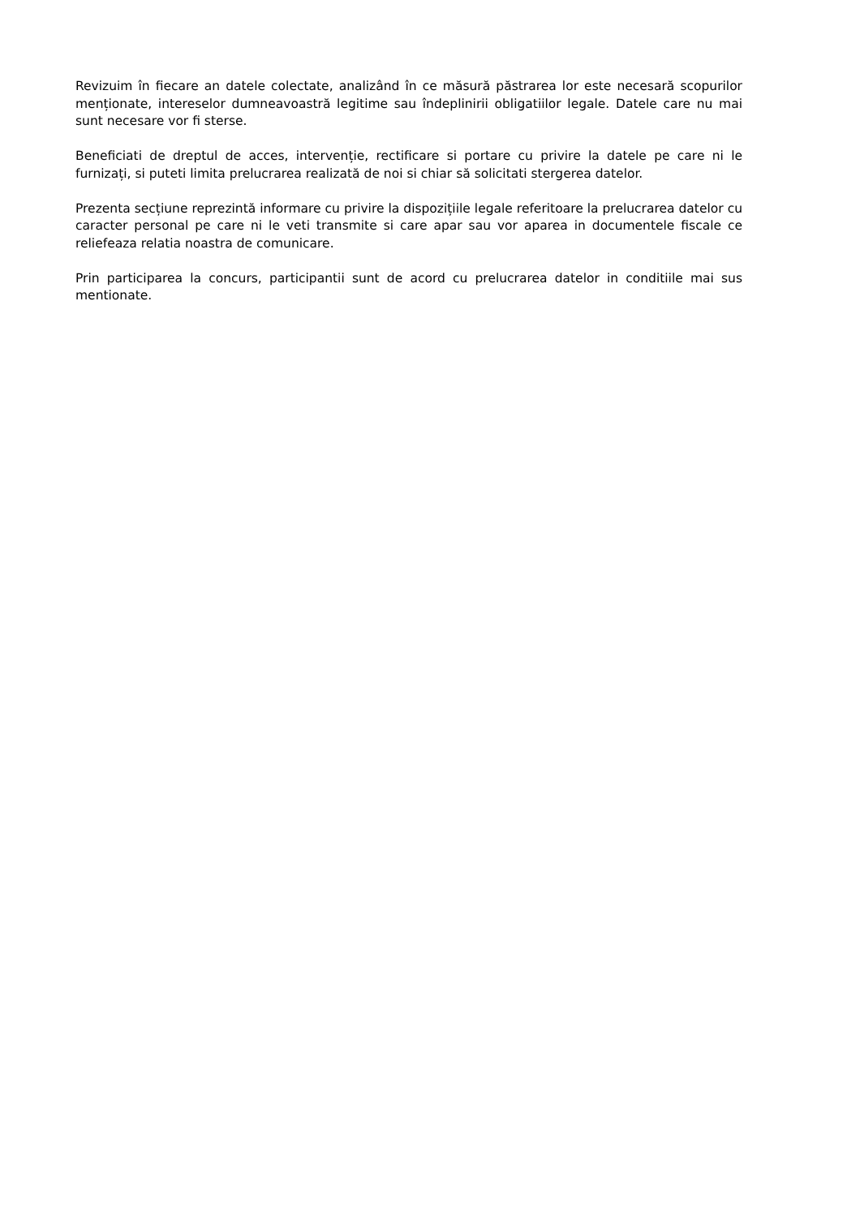Revizuim în fiecare an datele colectate, analizând în ce măsură păstrarea lor este necesară scopurilor menționate, intereselor dumneavoastră legitime sau îndeplinirii obligatiilor legale. Datele care nu mai sunt necesare vor fi sterse.
Beneficiati de dreptul de acces, intervenție, rectificare si portare cu privire la datele pe care ni le furnizați, si puteti limita prelucrarea realizată de noi si chiar să solicitati stergerea datelor.
Prezenta secțiune reprezintă informare cu privire la dispozițiile legale referitoare la prelucrarea datelor cu caracter personal pe care ni le veti transmite si care apar sau vor aparea in documentele fiscale ce reliefeaza relatia noastra de comunicare.
Prin participarea la concurs, participantii sunt de acord cu prelucrarea datelor in conditiile mai sus mentionate.